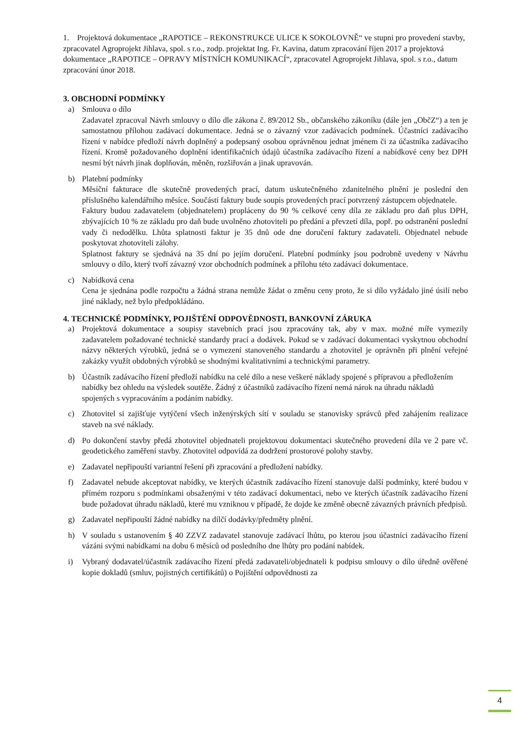1. Projektová dokumentace „RAPOTICE – REKONSTRUKCE ULICE K SOKOLOVNĚ“ ve stupni pro provedení stavby, zpracovatel Agroprojekt Jihlava, spol. s r.o., zodp. projektat Ing. Fr. Kavina, datum zpracování říjen 2017 a projektová dokumentace „RAPOTICE – OPRAVY MÍSTNÍCH KOMUNIKACÍ“, zpracovatel Agroprojekt Jihlava, spol. s r.o., datum zpracování únor 2018.
3. OBCHODNÍ PODMÍNKY
a) Smlouva o dílo
Zadavatel zpracoval Návrh smlouvy o dílo dle zákona č. 89/2012 Sb., občanského zákoníku (dále jen „ObčZ“) a ten je samostatnou přílohou zadávací dokumentace. Jedná se o závazný vzor zadávacích podmínek. Účastníci zadávacího řízení v nabídce předloží návrh doplněný a podepsaný osobou oprávněnou jednat jménem či za účastníka zadávacího řízení. Kromě požadovaného doplnění identifikačních údajů účastníka zadávacího řízení a nabídkové ceny bez DPH nesmí být návrh jinak doplňován, měněn, rozšiřován a jinak upravován.
b) Platební podmínky
Měsíční fakturace dle skutečně provedených prací, datum uskutečněného zdanitelného plnění je poslední den příslušného kalendářního měsíce. Součástí faktury bude soupis provedených prací potvrzený zástupcem objednatele.
Faktury budou zadavatelem (objednatelem) propláceny do 90 % celkové ceny díla ze základu pro daň plus DPH, zbývajících 10 % ze základu pro daň bude uvolněno zhotoviteli po předání a převzetí díla, popř. po odstranění poslední vady či nedodělku. Lhůta splatnosti faktur je 35 dnů ode dne doručení faktury zadavateli. Objednatel nebude poskytovat zhotoviteli zálohy.
Splatnost faktury se sjednává na 35 dní po jejím doručení. Platební podmínky jsou podrobně uvedeny v Návrhu smlouvy o dílo, který tvoří závazný vzor obchodních podmínek a přílohu této zadávací dokumentace.
c) Nabídková cena
Cena je sjednána podle rozpočtu a žádná strana nemůže žádat o změnu ceny proto, že si dílo vyžádalo jiné úsilí nebo jiné náklady, než bylo předpokládáno.
4. TECHNICKÉ PODMÍNKY, POJIŠTĚNÍ ODPOVĚDNOSTI, BANKOVNÍ ZÁRUKA
a) Projektová dokumentace a soupisy stavebních prací jsou zpracovány tak, aby v max. možné míře vymezily zadavatelem požadované technické standardy prací a dodávek. Pokud se v zadávací dokumentaci vyskytnou obchodní názvy některých výrobků, jedná se o vymezení stanoveného standardu a zhotovitel je oprávněn při plnění veřejné zakázky využít obdobných výrobků se shodnými kvalitativními a technickými parametry.
b) Účastník zadávacího řízení předloží nabídku na celé dílo a nese veškeré náklady spojené s přípravou a předložením nabídky bez ohledu na výsledek soutěže. Žádný z účastníků zadávacího řízení nemá nárok na úhradu nákladů spojených s vypracováním a podáním nabídky.
c) Zhotovitel si zajišťuje vytýčení všech inženýrských sítí v souladu se stanovisky správců před zahájením realizace staveb na své náklady.
d) Po dokončení stavby předá zhotovitel objednateli projektovou dokumentaci skutečného provedení díla ve 2 pare vč. geodetického zaměření stavby. Zhotovitel odpovídá za dodržení prostorové polohy stavby.
e) Zadavatel nepřipouští variantní řešení při zpracování a předložení nabídky.
f) Zadavatel nebude akceptovat nabídky, ve kterých účastník zadávacího řízení stanovuje další podmínky, které budou v přímém rozporu s podmínkami obsaženými v této zadávací dokumentaci, nebo ve kterých účastník zadávacího řízení bude požadovat úhradu nákladů, které mu vzniknou v případě, že dojde ke změně obecně závazných právních předpisů.
g) Zadavatel nepřipouští žádné nabídky na dílčí dodávky/předměty plnění.
h) V souladu s ustanovením § 40 ZZVZ zadavatel stanovuje zadávací lhůtu, po kterou jsou účastníci zadávacího řízení vázáni svými nabídkami na dobu 6 měsíců od posledního dne lhůty pro podání nabídek.
i) Vybraný dodavatel/účastník zadávacího řízení předá zadavateli/objednateli k podpisu smlouvy o dílo úředně ověřené kopie dokladů (smluv, pojistných certifikátů) o Pojištění odpovědnosti za
4